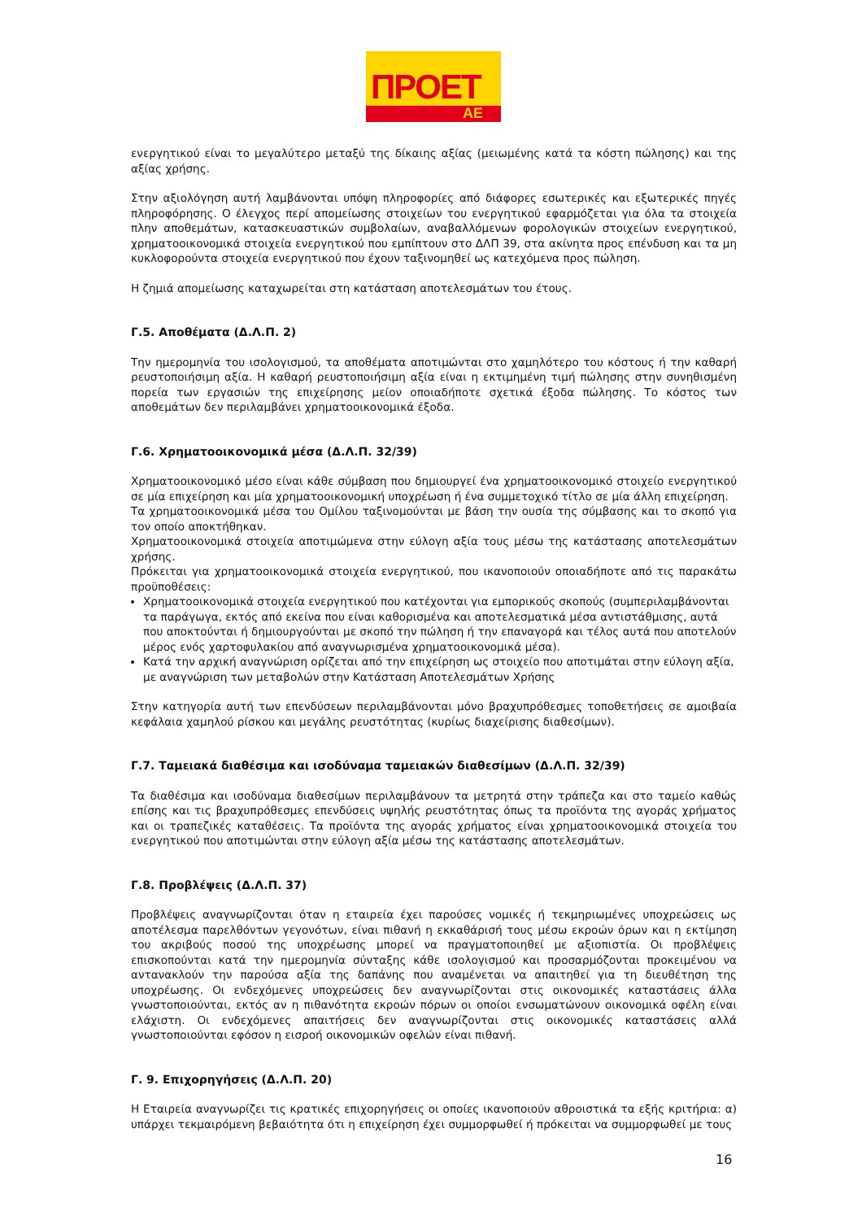ΠΡΟΕΤ
ΑΕ
ενεργητικού είναι το μεγαλύτερο μεταξύ της δίκαιης αξίας (μειωμένης κατά τα κόστη πώλησης) και της αξίας χρήσης.
Στην αξιολόγηση αυτή λαμβάνονται υπόψη πληροφορίες από διάφορες εσωτερικές και εξωτερικές πηγές πληροφόρησης. Ο έλεγχος περί απομείωσης στοιχείων του ενεργητικού εφαρμόζεται για όλα τα στοιχεία πλην αποθεμάτων, κατασκευαστικών συμβολαίων, αναβαλλόμενων φορολογικών στοιχείων ενεργητικού, χρηματοοικονομικά στοιχεία ενεργητικού που εμπίπτουν στο ΔΛΠ 39, στα ακίνητα προς επένδυση και τα μη κυκλοφορούντα στοιχεία ενεργητικού που έχουν ταξινομηθεί ως κατεχόμενα προς πώληση.
Η ζημιά απομείωσης καταχωρείται στη κατάσταση αποτελεσμάτων του έτους.
Γ.5. Αποθέματα (Δ.Λ.Π. 2)
Την ημερομηνία του ισολογισμού, τα αποθέματα αποτιμώνται στο χαμηλότερο του κόστους ή την καθαρή ρευστοποιήσιμη αξία. Η καθαρή ρευστοποιήσιμη αξία είναι η εκτιμημένη τιμή πώλησης στην συνηθισμένη πορεία των εργασιών της επιχείρησης μείον οποιαδήποτε σχετικά έξοδα πώλησης. Το κόστος των αποθεμάτων δεν περιλαμβάνει χρηματοοικονομικά έξοδα.
Γ.6. Χρηματοοικονομικά μέσα (Δ.Λ.Π. 32/39)
Χρηματοοικονομικό μέσο είναι κάθε σύμβαση που δημιουργεί ένα χρηματοοικονομικό στοιχείο ενεργητικού σε μία επιχείρηση και μία χρηματοοικονομική υποχρέωση ή ένα συμμετοχικό τίτλο σε μία άλλη επιχείρηση.
Τα χρηματοοικονομικά μέσα του Ομίλου ταξινομούνται με βάση την ουσία της σύμβασης και το σκοπό για τον οποίο αποκτήθηκαν.
Χρηματοοικονομικά στοιχεία αποτιμώμενα στην εύλογη αξία τους μέσω της κατάστασης αποτελεσμάτων χρήσης.
Πρόκειται για χρηματοοικονομικά στοιχεία ενεργητικού, που ικανοποιούν οποιαδήποτε από τις παρακάτω προϋποθέσεις:
Χρηματοοικονομικά στοιχεία ενεργητικού που κατέχονται για εμπορικούς σκοπούς (συμπεριλαμβάνονται τα παράγωγα, εκτός από εκείνα που είναι καθορισμένα και αποτελεσματικά μέσα αντιστάθμισης, αυτά που αποκτούνται ή δημιουργούνται με σκοπό την πώληση ή την επαναγορά και τέλος αυτά που αποτελούν μέρος ενός χαρτοφυλακίου από αναγνωρισμένα χρηματοοικονομικά μέσα).
Κατά την αρχική αναγνώριση ορίζεται από την επιχείρηση ως στοιχείο που αποτιμάται στην εύλογη αξία, με αναγνώριση των μεταβολών στην Κατάσταση Αποτελεσμάτων Χρήσης
Στην κατηγορία αυτή των επενδύσεων περιλαμβάνονται μόνο βραχυπρόθεσμες τοποθετήσεις σε αμοιβαία κεφάλαια χαμηλού ρίσκου και μεγάλης ρευστότητας (κυρίως διαχείρισης διαθεσίμων).
Γ.7. Ταμειακά διαθέσιμα και ισοδύναμα ταμειακών διαθεσίμων (Δ.Λ.Π. 32/39)
Τα διαθέσιμα και ισοδύναμα διαθεσίμων περιλαμβάνουν τα μετρητά στην τράπεζα και στο ταμείο καθώς επίσης και τις βραχυπρόθεσμες επενδύσεις υψηλής ρευστότητας όπως τα προϊόντα της αγοράς χρήματος και οι τραπεζικές καταθέσεις. Τα προϊόντα της αγοράς χρήματος είναι χρηματοοικονομικά στοιχεία του ενεργητικού που αποτιμώνται στην εύλογη αξία μέσω της κατάστασης αποτελεσμάτων.
Γ.8. Προβλέψεις (Δ.Λ.Π. 37)
Προβλέψεις αναγνωρίζονται όταν η εταιρεία έχει παρούσες νομικές ή τεκμηριωμένες υποχρεώσεις ως αποτέλεσμα παρελθόντων γεγονότων, είναι πιθανή η εκκαθάρισή τους μέσω εκροών όρων και η εκτίμηση του ακριβούς ποσού της υποχρέωσης μπορεί να πραγματοποιηθεί με αξιοπιστία. Οι προβλέψεις επισκοπούνται κατά την ημερομηνία σύνταξης κάθε ισολογισμού και προσαρμόζονται προκειμένου να αντανακλούν την παρούσα αξία της δαπάνης που αναμένεται να απαιτηθεί για τη διευθέτηση της υποχρέωσης. Οι ενδεχόμενες υποχρεώσεις δεν αναγνωρίζονται στις οικονομικές καταστάσεις άλλα γνωστοποιούνται, εκτός αν η πιθανότητα εκροών πόρων οι οποίοι ενσωματώνουν οικονομικά οφέλη είναι ελάχιστη. Οι ενδεχόμενες απαιτήσεις δεν αναγνωρίζονται στις οικονομικές καταστάσεις αλλά γνωστοποιούνται εφόσον η εισροή οικονομικών οφελών είναι πιθανή.
Γ. 9. Επιχορηγήσεις (Δ.Λ.Π. 20)
Η Εταιρεία αναγνωρίζει τις κρατικές επιχορηγήσεις οι οποίες ικανοποιούν αθροιστικά τα εξής κριτήρια: α) υπάρχει τεκμαιρόμενη βεβαιότητα ότι η επιχείρηση έχει συμμορφωθεί ή πρόκειται να συμμορφωθεί με τους
16